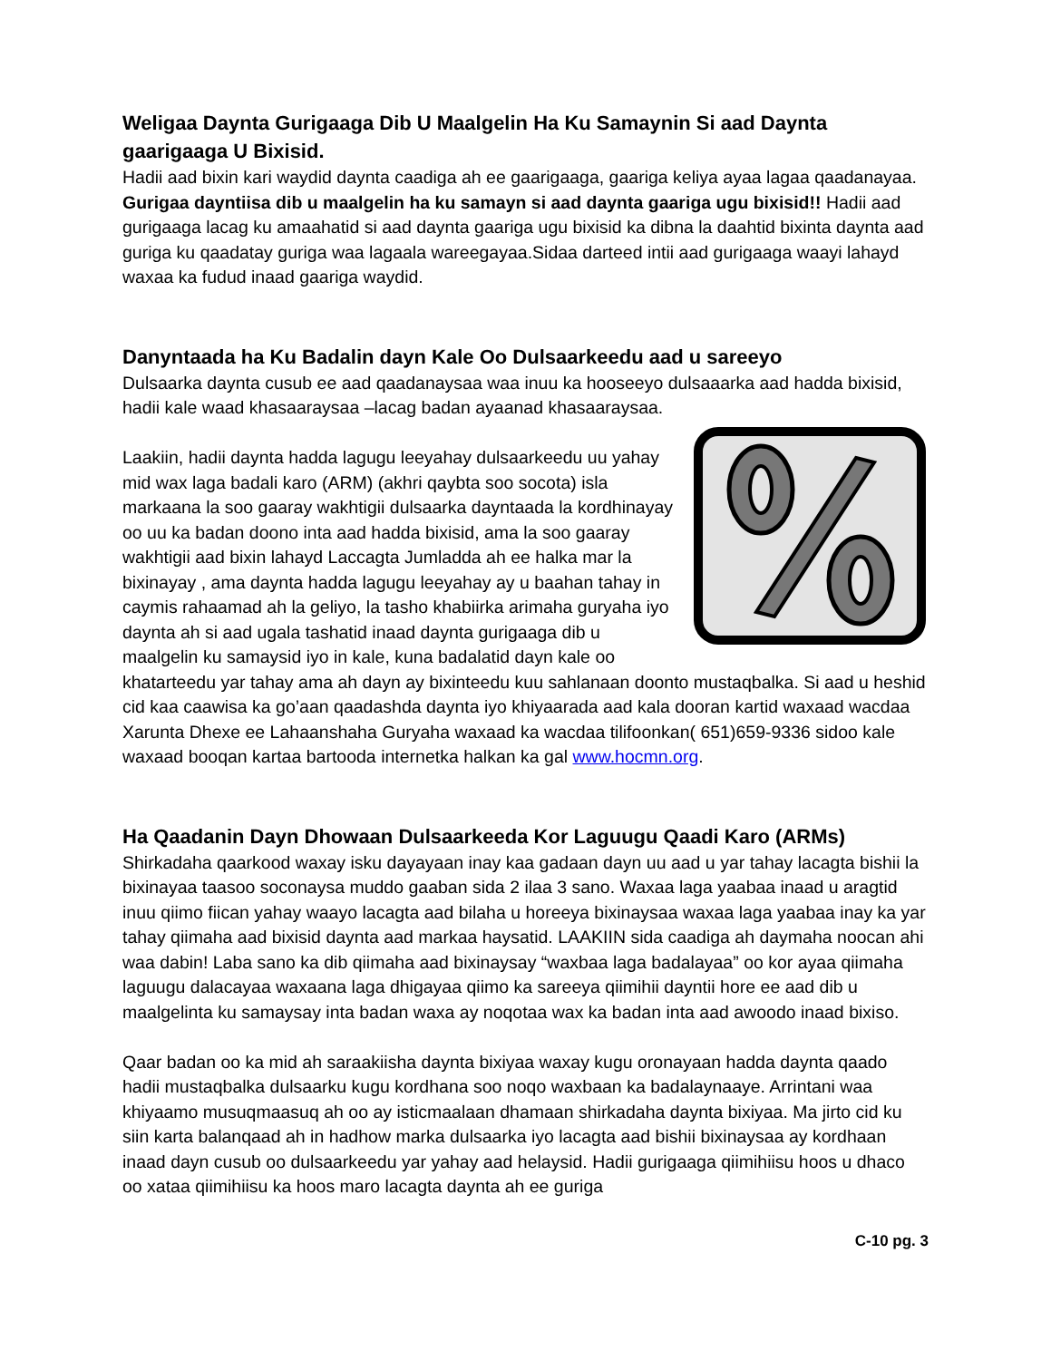Weligaa Daynta Gurigaaga Dib U Maalgelin Ha Ku Samaynin Si aad Daynta gaarigaaga U Bixisid.
Hadii aad bixin kari waydid daynta caadiga ah ee gaarigaaga, gaariga keliya ayaa lagaa qaadanayaa. Gurigaa dayntiisa dib u maalgelin ha ku samayn si aad daynta gaariga ugu bixisid!! Hadii aad gurigaaga lacag ku amaahatid si aad daynta gaariga ugu bixisid ka dibna la daahtid bixinta daynta aad guriga ku qaadatay guriga waa lagaala wareegayaa.Sidaa darteed intii aad gurigaaga waayi lahayd waxaa ka fudud inaad gaariga waydid.
Danyntaada ha Ku Badalin dayn Kale Oo Dulsaarkeedu aad u sareeyo
Dulsaarka daynta cusub ee aad qaadanaysaa waa inuu ka hooseeyo dulsaaarka aad hadda bixisid, hadii kale waad khasaaraysaa –lacag badan ayaanad khasaaraysaa.
Laakiin, hadii daynta hadda lagugu leeyahay dulsaarkeedu uu yahay mid wax laga badali karo (ARM) (akhri qaybta soo socota) isla markaana la soo gaaray wakhtigii dulsaarka dayntaada la kordhinayay oo uu ka badan doono inta aad hadda bixisid, ama la soo gaaray wakhtigii aad bixin lahayd Laccagta Jumladda ah ee halka mar la bixinayay , ama daynta hadda lagugu leeyahay ay u baahan tahay in caymis rahaamad ah la geliyo, la tasho khabiirka arimaha guryaha iyo daynta ah si aad ugala tashatid inaad daynta gurigaaga dib u maalgelin ku samaysid iyo in kale, kuna badalatid dayn kale oo khatarteedu yar tahay ama ah dayn ay bixinteedu kuu sahlanaan doonto mustaqbalka. Si aad u heshid cid kaa caawisa ka go’aan qaadashda daynta iyo khiyaarada aad kala dooran kartid waxaad wacdaa Xarunta Dhexe ee Lahaanshaha Guryaha waxaad ka wacdaa tilifoonkan( 651)659-9336 sidoo kale waxaad booqan kartaa bartooda internetka halkan ka gal www.hocmn.org.
Ha Qaadanin Dayn Dhowaan Dulsaarkeeda Kor Laguugu Qaadi Karo (ARMs)
Shirkadaha qaarkood waxay isku dayayaan inay kaa gadaan dayn uu aad u yar tahay lacagta bishii la bixinayaa taasoo soconaysa muddo gaaban sida 2 ilaa 3 sano. Waxaa laga yaabaa inaad u aragtid inuu qiimo fiican yahay waayo lacagta aad bilaha u horeeya bixinaysaa waxaa laga yaabaa inay ka yar tahay qiimaha aad bixisid daynta aad markaa haysatid. LAAKIIN sida caadiga ah daymaha noocan ahi waa dabin! Laba sano ka dib qiimaha aad bixinaysay “waxbaa laga badalayaa” oo kor ayaa qiimaha laguugu dalacayaa waxaana laga dhigayaa qiimo ka sareeya qiimihii dayntii hore ee aad dib u maalgelinta ku samaysay inta badan waxa ay noqotaa wax ka badan inta aad awoodo inaad bixiso.
Qaar badan oo ka mid ah saraakiisha daynta bixiyaa waxay kugu oronayaan hadda daynta qaado hadii mustaqbalka dulsaarku kugu kordhana soo noqo waxbaan ka badalaynaaye. Arrintani waa khiyaamo musuqmaasuq ah oo ay isticmaalaan dhamaan shirkadaha daynta bixiyaa. Ma jirto cid ku siin karta balanqaad ah in hadhow marka dulsaarka iyo lacagta aad bishii bixinaysaa ay kordhaan inaad dayn cusub oo dulsaarkeedu yar yahay aad helaysid. Hadii gurigaaga qiimihiisu hoos u dhaco oo xataa qiimihiisu ka hoos maro lacagta daynta ah ee guriga
C-10 pg. 3